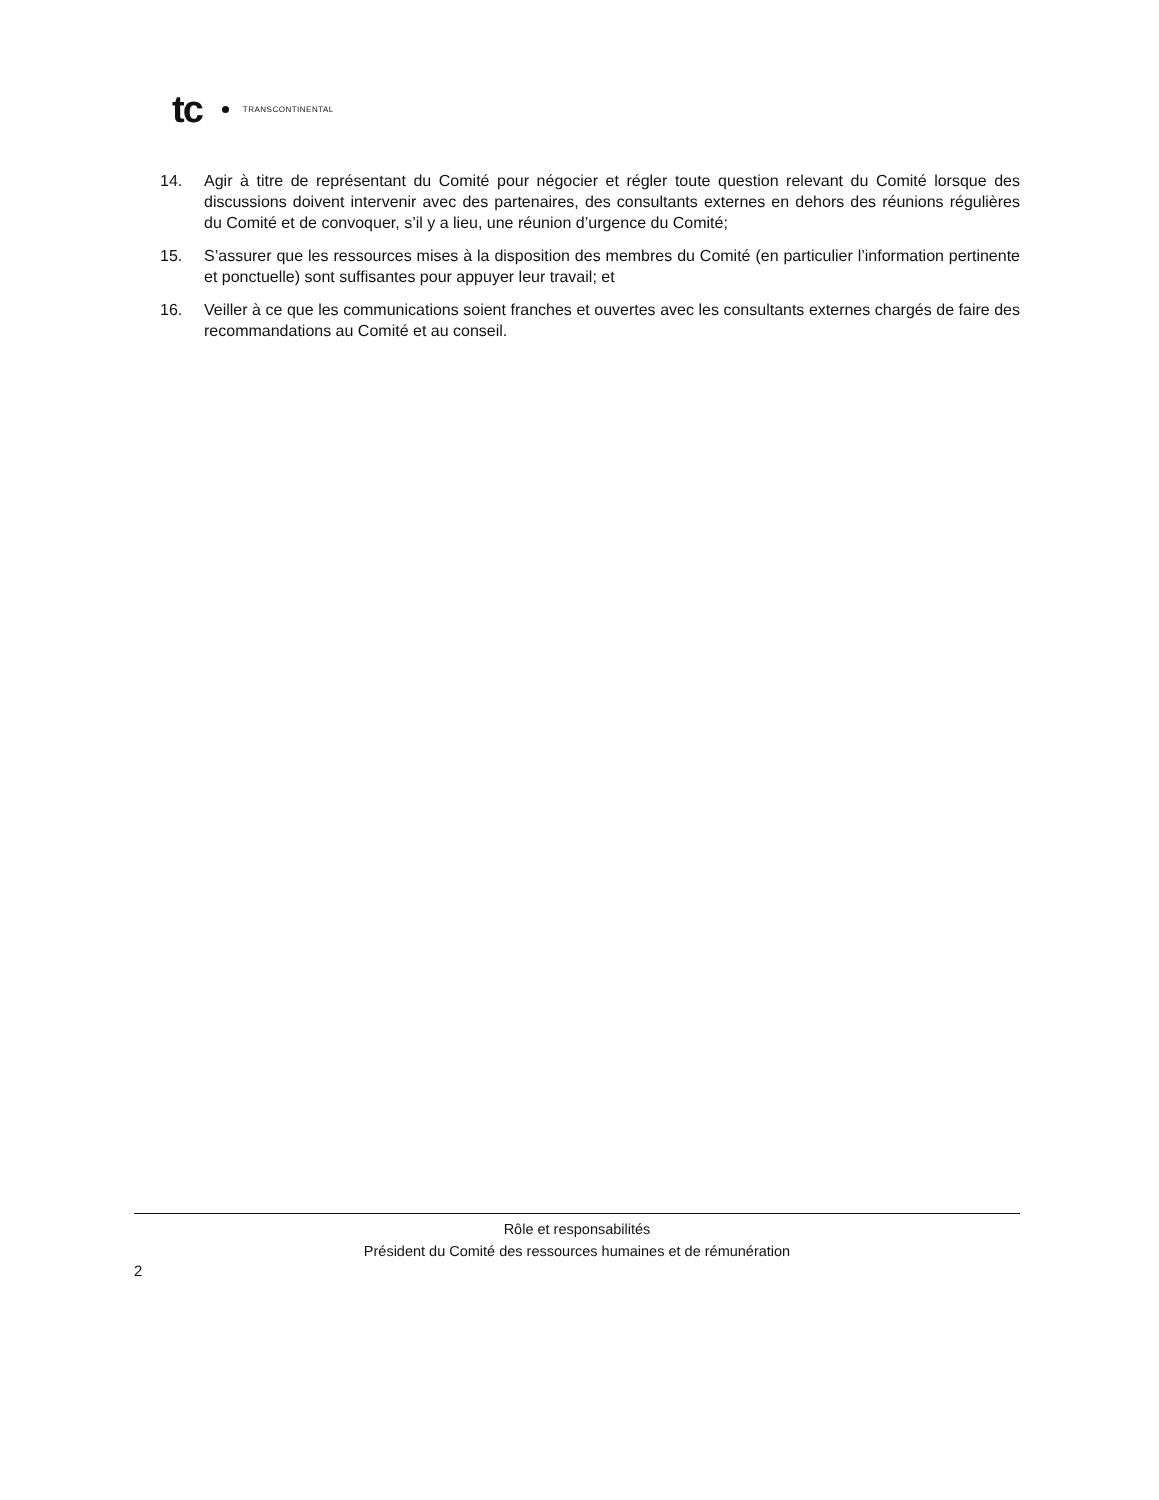tc TRANSCONTINENTAL
14. Agir à titre de représentant du Comité pour négocier et régler toute question relevant du Comité lorsque des discussions doivent intervenir avec des partenaires, des consultants externes en dehors des réunions régulières du Comité et de convoquer, s’il y a lieu, une réunion d’urgence du Comité;
15. S’assurer que les ressources mises à la disposition des membres du Comité (en particulier l’information pertinente et ponctuelle) sont suffisantes pour appuyer leur travail; et
16. Veiller à ce que les communications soient franches et ouvertes avec les consultants externes chargés de faire des recommandations au Comité et au conseil.
Rôle et responsabilités
Président du Comité des ressources humaines et de rémunération
2